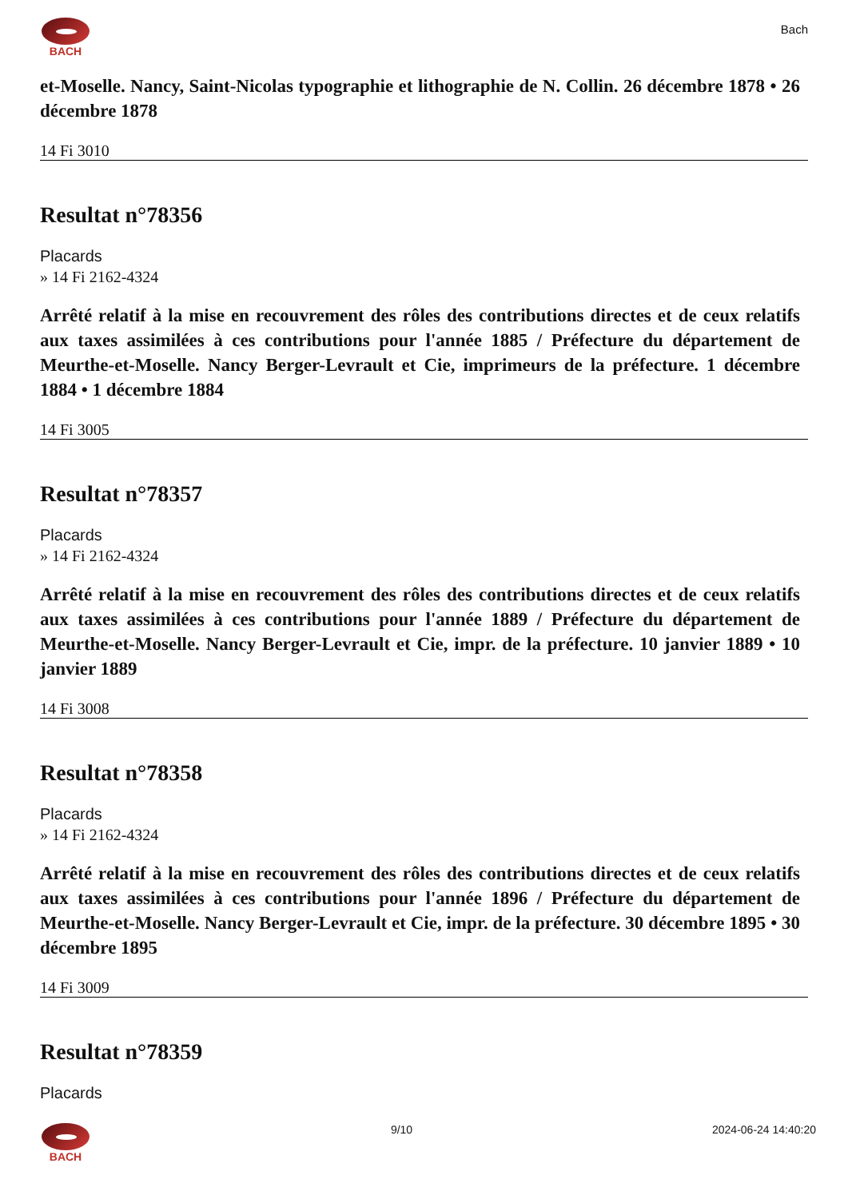BACH
Bach
et-Moselle. Nancy, Saint-Nicolas typographie et lithographie de N. Collin. 26 décembre 1878 • 26 décembre 1878
14 Fi 3010
Resultat n°78356
Placards
» 14 Fi 2162-4324
Arrêté relatif à la mise en recouvrement des rôles des contributions directes et de ceux relatifs aux taxes assimilées à ces contributions pour l'année 1885 / Préfecture du département de Meurthe-et-Moselle. Nancy Berger-Levrault et Cie, imprimeurs de la préfecture. 1 décembre 1884 • 1 décembre 1884
14 Fi 3005
Resultat n°78357
Placards
» 14 Fi 2162-4324
Arrêté relatif à la mise en recouvrement des rôles des contributions directes et de ceux relatifs aux taxes assimilées à ces contributions pour l'année 1889 / Préfecture du département de Meurthe-et-Moselle. Nancy Berger-Levrault et Cie, impr. de la préfecture. 10 janvier 1889 • 10 janvier 1889
14 Fi 3008
Resultat n°78358
Placards
» 14 Fi 2162-4324
Arrêté relatif à la mise en recouvrement des rôles des contributions directes et de ceux relatifs aux taxes assimilées à ces contributions pour l'année 1896 / Préfecture du département de Meurthe-et-Moselle. Nancy Berger-Levrault et Cie, impr. de la préfecture. 30 décembre 1895 • 30 décembre 1895
14 Fi 3009
Resultat n°78359
Placards
BACH 9/10 2024-06-24 14:40:20